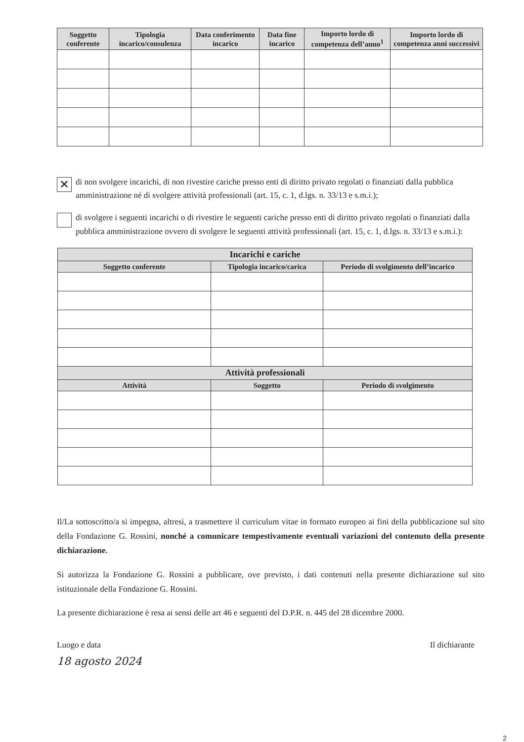| Soggetto conferente | Tipologia incarico/consulenza | Data conferimento incarico | Data fine incarico | Importo lordo di competenza dell’anno<sup>1</sup> | Importo lordo di competenza anni successivi |
| --- | --- | --- | --- | --- | --- |
✕
di non svolgere incarichi, di non rivestire cariche presso enti di diritto privato regolati o finanziati dalla pubblica amministrazione né di svolgere attività professionali (art. 15, c. 1, d.lgs. n. 33/13 e s.m.i.);
di svolgere i seguenti incarichi o di rivestire le seguenti cariche presso enti di diritto privato regolati o finanziati dalla pubblica amministrazione ovvero di svolgere le seguenti attività professionali (art. 15, c. 1, d.lgs. n. 33/13 e s.m.i.):
| Incarichi e cariche | | |
| --- | --- | --- |
| Soggetto conferente | Tipologia incarico/carica | Periodo di svolgimento dell’incarico |
| Attività professionali | | |
| Attività | Soggetto | Periodo di svolgimento |
Il/La sottoscritto/a si impegna, altresì, a trasmettere il curriculum vitae in formato europeo ai fini della pubblicazione sul sito della Fondazione G. Rossini, nonché a comunicare tempestivamente eventuali variazioni del contenuto della presente dichiarazione.
Si autorizza la Fondazione G. Rossini a pubblicare, ove previsto, i dati contenuti nella presente dichiarazione sul sito istituzionale della Fondazione G. Rossini.
La presente dichiarazione è resa ai sensi delle art 46 e seguenti del D.P.R. n. 445 del 28 dicembre 2000.
Luogo e data
18 agosto 2024
Il dichiarante
2